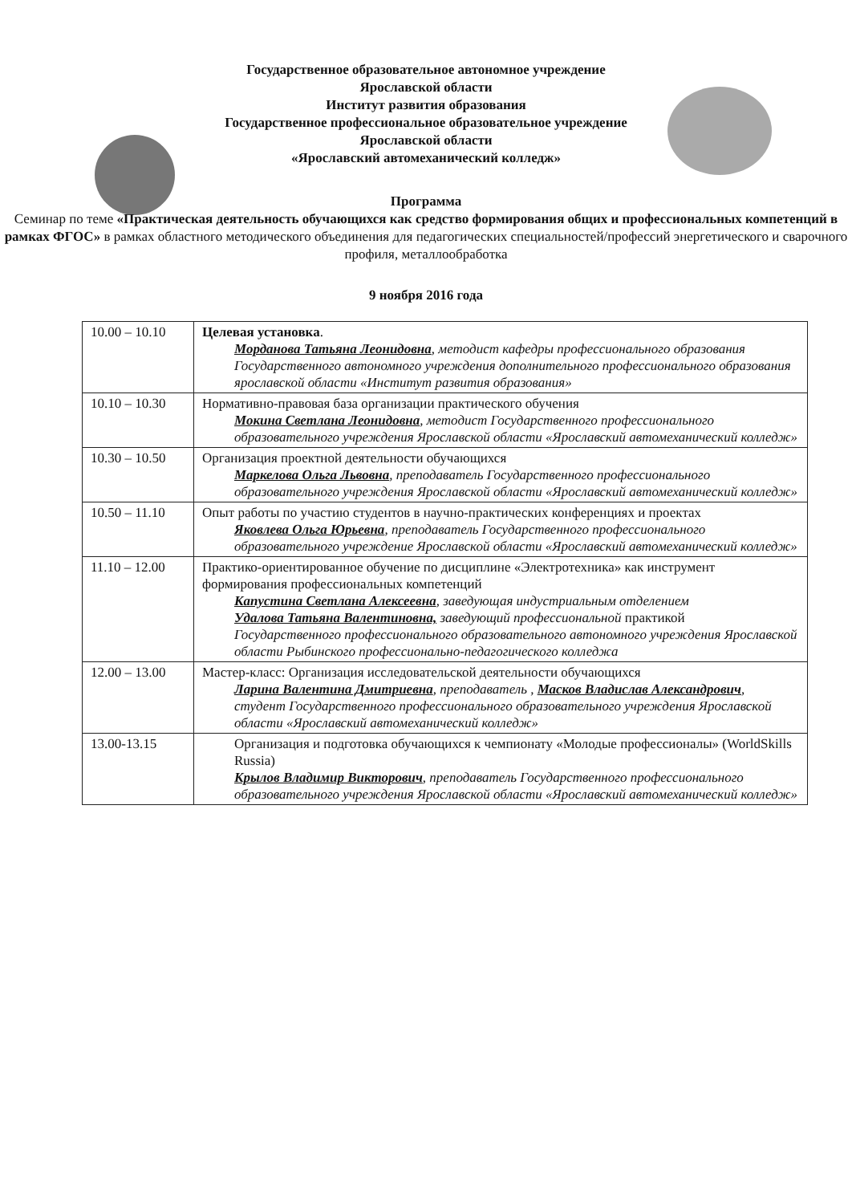Государственное образовательное автономное учреждение
Ярославской области
Институт развития образования
Государственное профессиональное образовательное учреждение
Ярославской области
«Ярославский автомеханический колледж»
Программа
Семинар по теме «Практическая деятельность обучающихся как средство формирования общих и профессиональных компетенций в рамках ФГОС» в рамках областного методического объединения для педагогических специальностей/профессий энергетического и сварочного профиля, металлообработка
9 ноября 2016 года
| 10.00 – 10.10 | Целевая установка . Морданова Татьяна Леонидовна , методист кафедры профессионального образования Государственного автономного учреждения дополнительного профессионального образования ярославской области «Институт развития образования» |
| 10.10 – 10.30 | Нормативно-правовая база организации практического обучения Мокина Светлана Леонидовна , методист Государственного профессионального образовательного учреждения Ярославской области «Ярославский автомеханический колледж» |
| 10.30 – 10.50 | Организация проектной деятельности обучающихся Маркелова Ольга Львовна , преподаватель Государственного профессионального образовательного учреждения Ярославской области «Ярославский автомеханический колледж» |
| 10.50 – 11.10 | Опыт работы по участию студентов в научно-практических конференциях и проектах Яковлева Ольга Юрьевна , преподаватель Государственного профессионального образовательного учреждение Ярославской области «Ярославский автомеханический колледж» |
| 11.10 – 12.00 | Практико-ориентированное обучение по дисциплине «Электротехника» как инструмент формирования профессиональных компетенций Капустина Светлана Алексеевна , заведующая индустриальным отделением Удалова Татьяна Валентиновна, заведующий профессиональной практикой Государственного профессионального образовательного автономного учреждения Ярославской области Рыбинского профессионально-педагогического колледжа |
| 12.00 – 13.00 | Мастер-класс: Организация исследовательской деятельности обучающихся Ларина Валентина Дмитриевна , преподаватель , Масков Владислав Александрович , студент Государственного профессионального образовательного учреждения Ярославской области «Ярославский автомеханический колледж» |
| 13.00-13.15 | Организация и подготовка обучающихся к чемпионату «Молодые профессионалы» (WorldSkills Russia) Крылов Владимир Викторович , преподаватель Государственного профессионального образовательного учреждения Ярославской области «Ярославский автомеханический колледж» |